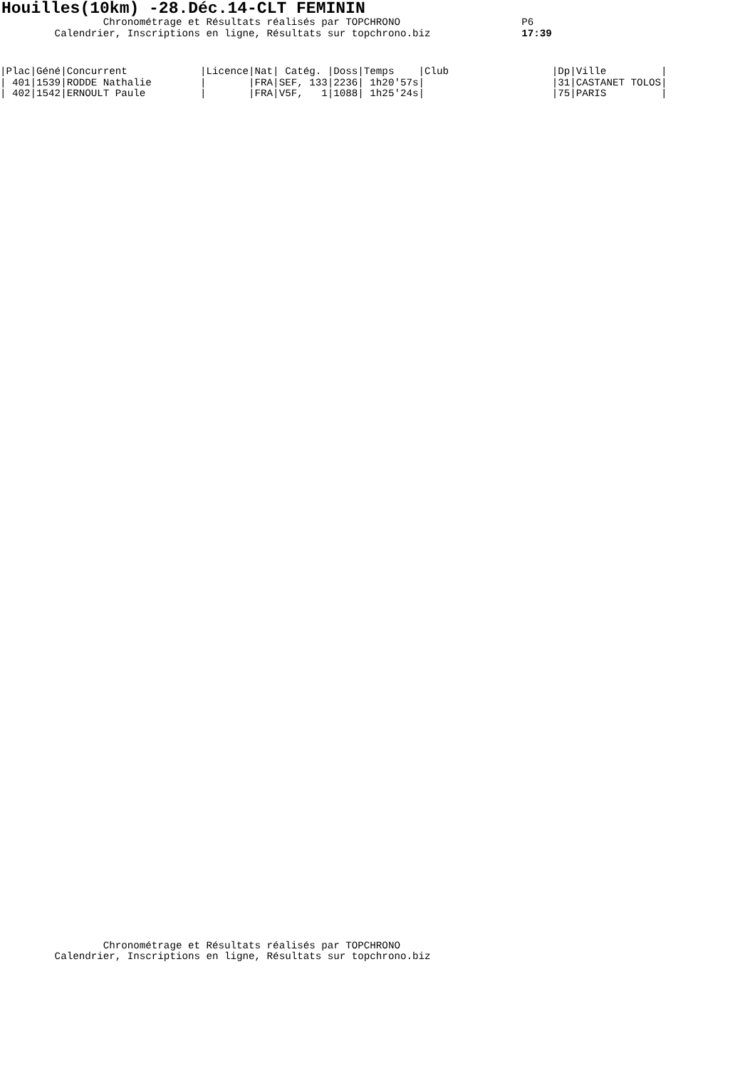Houilles(10km) -28.Déc.14-CLT FEMININ
                 Chronométrage et Résultats réalisés par TOPCHRONO
         Calendrier, Inscriptions en ligne, Résultats sur topchrono.biz
               P6
               17:39
| /Plac/Géné/Concurrent /Licence/Nat/ Catég. /Doss/Temps /Club /Dp/Ville / |
| --- |
| / 401/1539/RODDE Nathalie / /FRA/SEF, 133/2236/ 1h20'57s/ /31/CASTANET TOLOS/ |
| / 402/1542/ERNOULT Paule / /FRA/V5F, 1/1088/ 1h25'24s/ /75/PARIS / |
                 Chronométrage et Résultats réalisés par TOPCHRONO
         Calendrier, Inscriptions en ligne, Résultats sur topchrono.biz